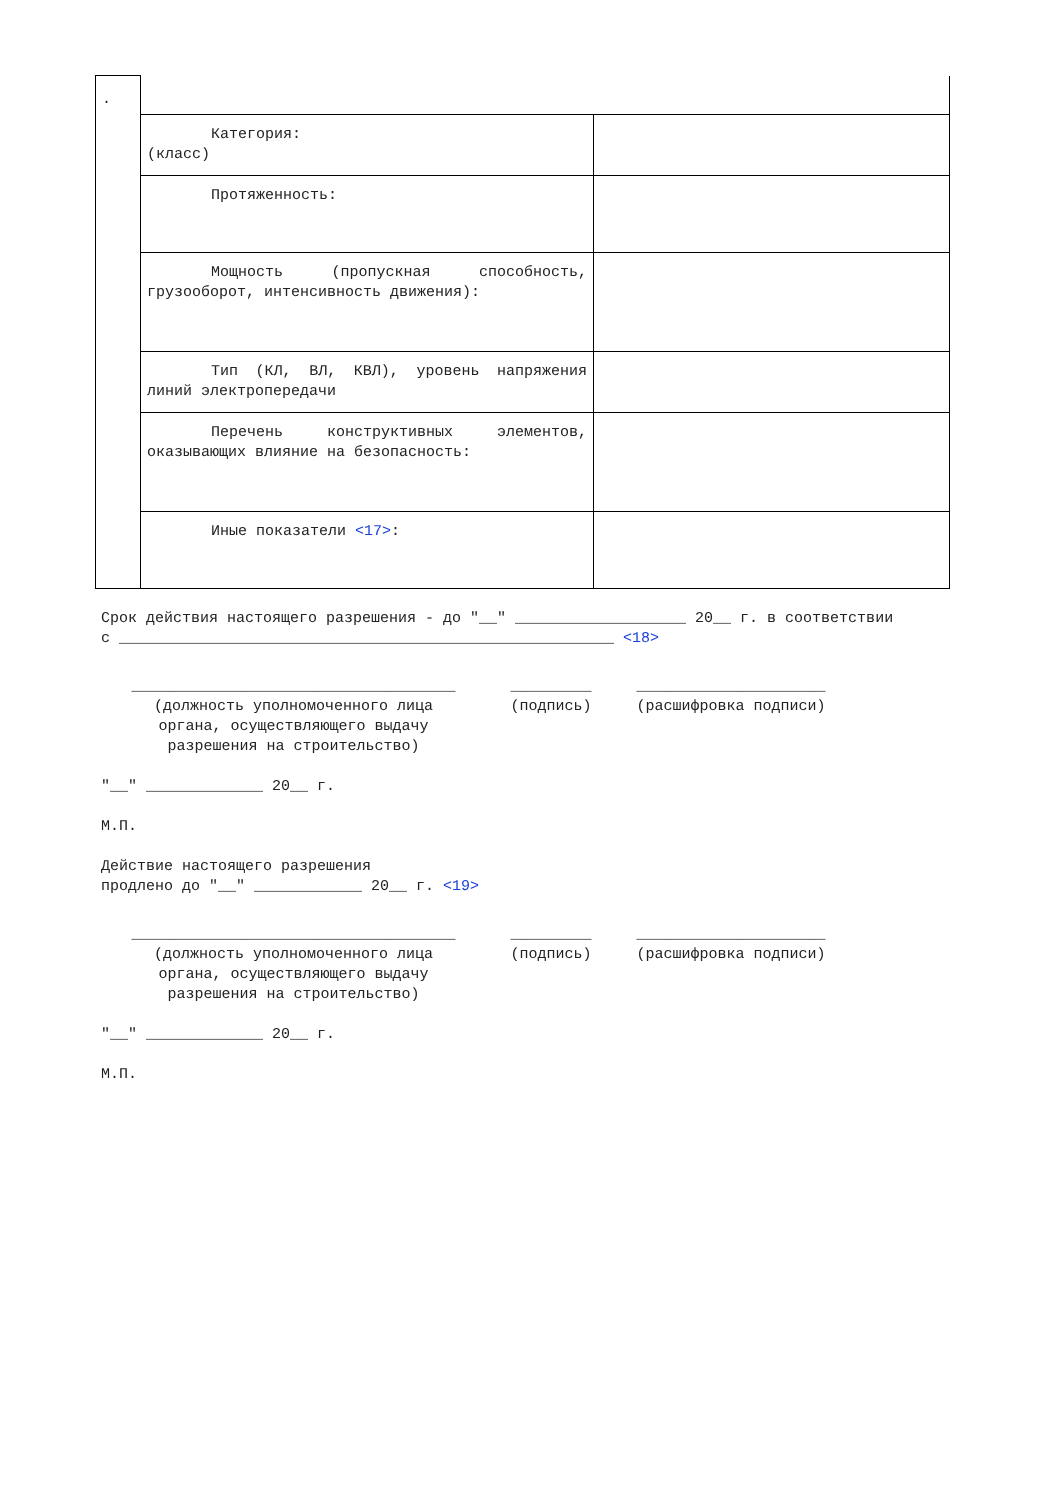| . | | |
| | Категория: (класс) | |
| | Протяженность: | |
| | Мощность (пропускная способность, грузооборот, интенсивность движения): | |
| | Тип (КЛ, ВЛ, КВЛ), уровень напряжения линий электропередачи | |
| | Перечень конструктивных элементов, оказывающих влияние на безопасность: | |
| | Иные показатели <17> : | |
Срок действия настоящего разрешения - до "__" ___________________ 20__ г. в соответствии с _______________________________________________________ <18>
____________________________________
(должность уполномоченного лица
органа, осуществляющего выдачу
разрешения на строительство)
_________
(подпись)
_____________________
(расшифровка подписи)
"__" _____________ 20__ г.
М.П.
Действие настоящего разрешения
продлено до "__" ____________ 20__ г. <19>
____________________________________
(должность уполномоченного лица
органа, осуществляющего выдачу
разрешения на строительство)
_________
(подпись)
_____________________
(расшифровка подписи)
"__" _____________ 20__ г.
М.П.